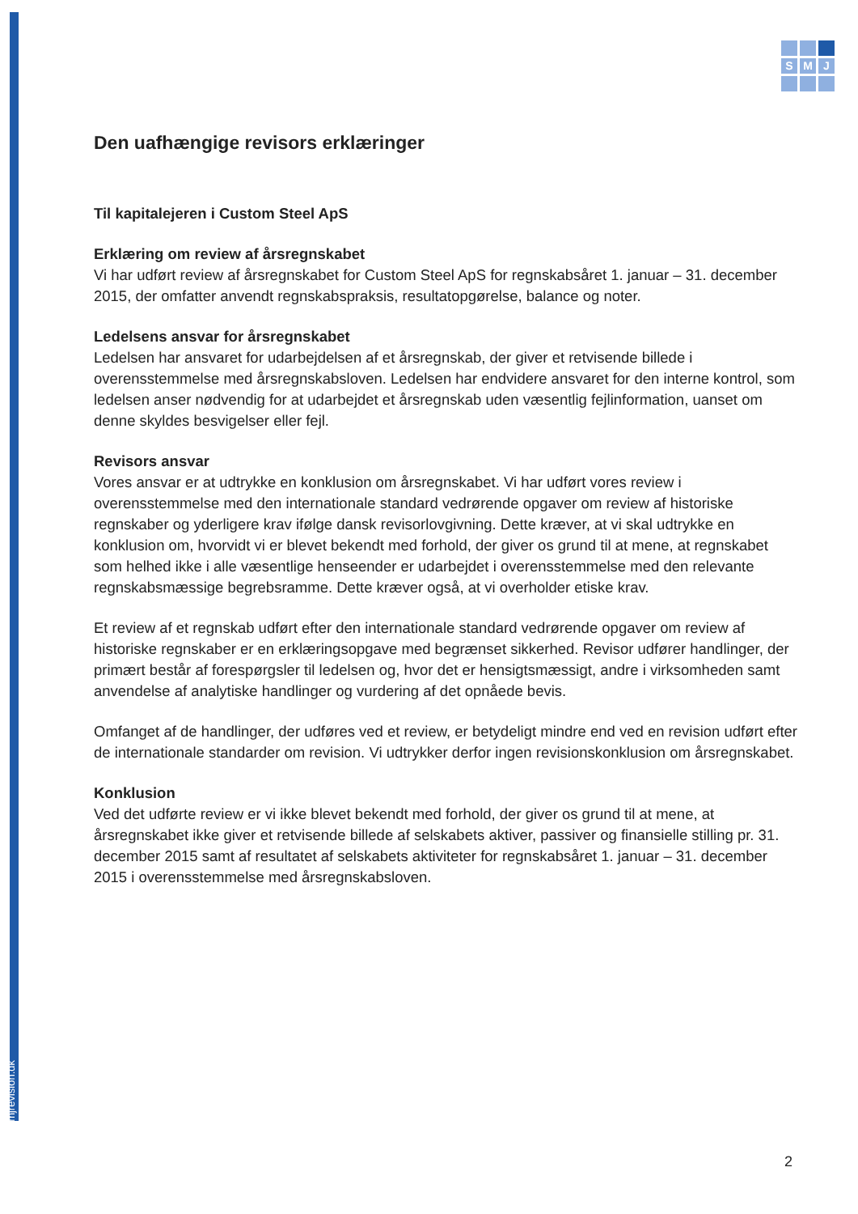www.smjrevision.dk
S
M
J
Den uafhængige revisors erklæringer
Til kapitalejeren i Custom Steel ApS
Erklæring om review af årsregnskabet
Vi har udført review af årsregnskabet for Custom Steel ApS for regnskabsåret 1. januar – 31. december 2015, der omfatter anvendt regnskabspraksis, resultatopgørelse, balance og noter.
Ledelsens ansvar for årsregnskabet
Ledelsen har ansvaret for udarbejdelsen af et årsregnskab, der giver et retvisende billede i overensstemmelse med årsregnskabsloven. Ledelsen har endvidere ansvaret for den interne kontrol, som ledelsen anser nødvendig for at udarbejdet et årsregnskab uden væsentlig fejlinformation, uanset om denne skyldes besvigelser eller fejl.
Revisors ansvar
Vores ansvar er at udtrykke en konklusion om årsregnskabet. Vi har udført vores review i overensstemmelse med den internationale standard vedrørende opgaver om review af historiske regnskaber og yderligere krav ifølge dansk revisorlovgivning. Dette kræver, at vi skal udtrykke en konklusion om, hvorvidt vi er blevet bekendt med forhold, der giver os grund til at mene, at regnskabet som helhed ikke i alle væsentlige henseender er udarbejdet i overensstemmelse med den relevante regnskabsmæssige begrebsramme. Dette kræver også, at vi overholder etiske krav.
Et review af et regnskab udført efter den internationale standard vedrørende opgaver om review af historiske regnskaber er en erklæringsopgave med begrænset sikkerhed. Revisor udfører handlinger, der primært består af forespørgsler til ledelsen og, hvor det er hensigtsmæssigt, andre i virksomheden samt anvendelse af analytiske handlinger og vurdering af det opnåede bevis.
Omfanget af de handlinger, der udføres ved et review, er betydeligt mindre end ved en revision udført efter de internationale standarder om revision. Vi udtrykker derfor ingen revisionskonklusion om årsregnskabet.
Konklusion
Ved det udførte review er vi ikke blevet bekendt med forhold, der giver os grund til at mene, at årsregnskabet ikke giver et retvisende billede af selskabets aktiver, passiver og finansielle stilling pr. 31. december 2015 samt af resultatet af selskabets aktiviteter for regnskabsåret 1. januar – 31. december 2015 i overensstemmelse med årsregnskabsloven.
2